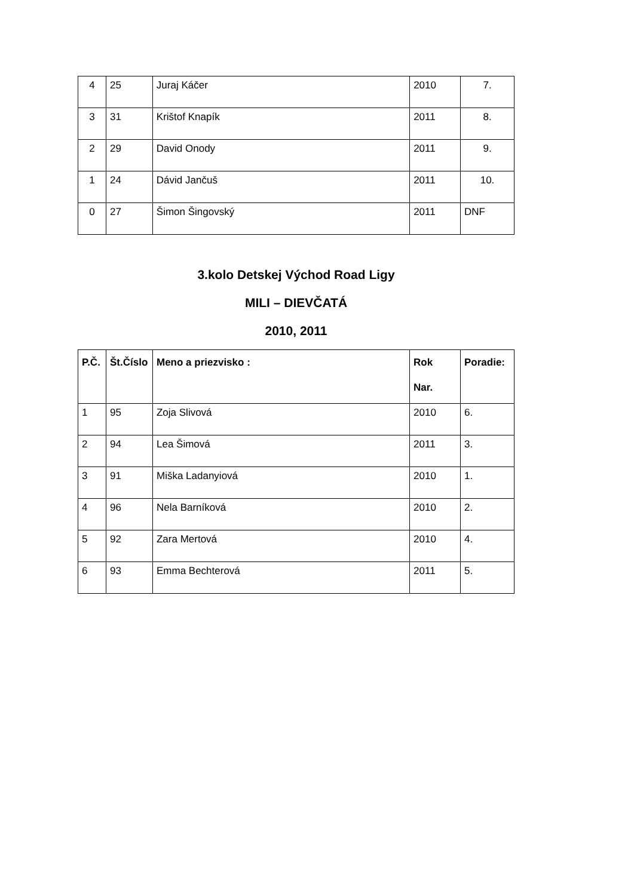| 4 | 25 | Juraj Káčer | 2010 | 7. |
| 3 | 31 | Krištof Knapík | 2011 | 8. |
| 2 | 29 | David Onody | 2011 | 9. |
| 1 | 24 | Dávid Jančuš | 2011 | 10. |
| 0 | 27 | Šimon Šingovský | 2011 | DNF |
3.kolo Detskej Východ Road Ligy
MILI – DIEVČATÁ
2010, 2011
| P.Č. | Št.Číslo | Meno a priezvisko : | Rok Nar. | Poradie: |
| --- | --- | --- | --- | --- |
| 1 | 95 | Zoja Slivová | 2010 | 6. |
| 2 | 94 | Lea Šimová | 2011 | 3. |
| 3 | 91 | Miška Ladanyiová | 2010 | 1. |
| 4 | 96 | Nela Barníková | 2010 | 2. |
| 5 | 92 | Zara Mertová | 2010 | 4. |
| 6 | 93 | Emma Bechterová | 2011 | 5. |